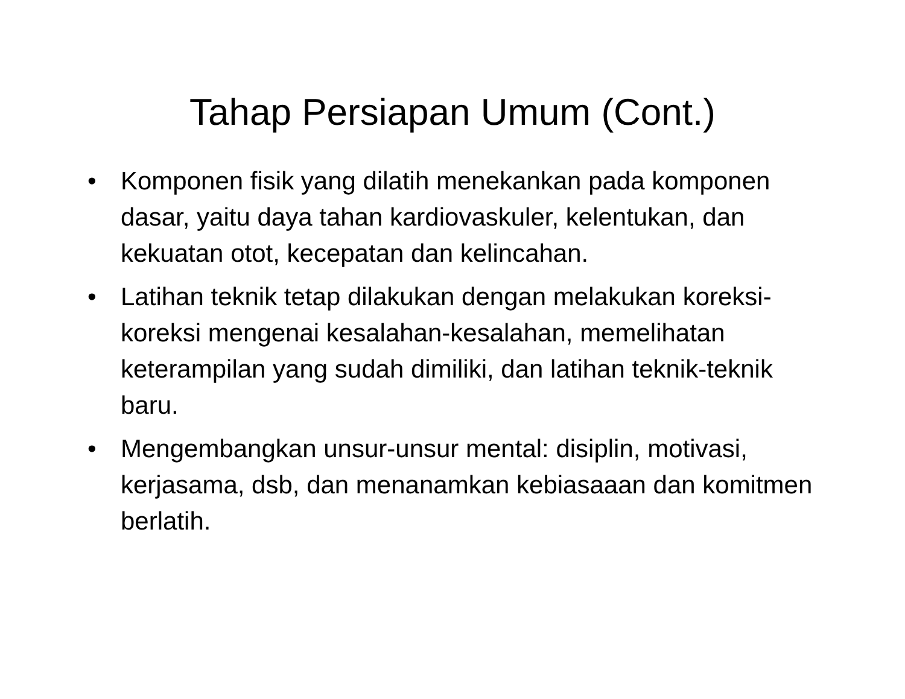Tahap Persiapan Umum (Cont.)
• Komponen fisik yang dilatih menekankan pada komponen dasar, yaitu daya tahan kardiovaskuler, kelentukan, dan kekuatan otot, kecepatan dan kelincahan.
• Latihan teknik tetap dilakukan dengan melakukan koreksi-koreksi mengenai kesalahan-kesalahan, memelihatan keterampilan yang sudah dimiliki, dan latihan teknik-teknik baru.
• Mengembangkan unsur-unsur mental: disiplin, motivasi, kerjasama, dsb, dan menanamkan kebiasaaan dan komitmen berlatih.